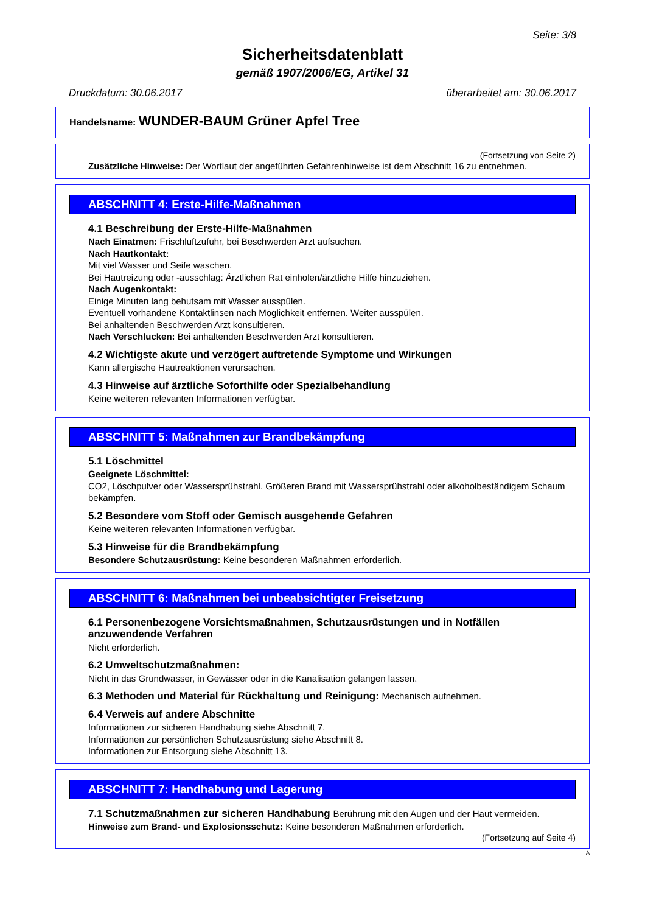Seite: 3/8
Sicherheitsdatenblatt
gemäß 1907/2006/EG, Artikel 31
Druckdatum: 30.06.2017 überarbeitet am: 30.06.2017
Handelsname: WUNDER-BAUM Grüner Apfel Tree
(Fortsetzung von Seite 2)
Zusätzliche Hinweise: Der Wortlaut der angeführten Gefahrenhinweise ist dem Abschnitt 16 zu entnehmen.
ABSCHNITT 4: Erste-Hilfe-Maßnahmen
4.1 Beschreibung der Erste-Hilfe-Maßnahmen
Nach Einatmen: Frischluftzufuhr, bei Beschwerden Arzt aufsuchen.
Nach Hautkontakt:
Mit viel Wasser und Seife waschen.
Bei Hautreizung oder -ausschlag: Ärztlichen Rat einholen/ärztliche Hilfe hinzuziehen.
Nach Augenkontakt:
Einige Minuten lang behutsam mit Wasser ausspülen.
Eventuell vorhandene Kontaktlinsen nach Möglichkeit entfernen. Weiter ausspülen.
Bei anhaltenden Beschwerden Arzt konsultieren.
Nach Verschlucken: Bei anhaltenden Beschwerden Arzt konsultieren.
4.2 Wichtigste akute und verzögert auftretende Symptome und Wirkungen
Kann allergische Hautreaktionen verursachen.
4.3 Hinweise auf ärztliche Soforthilfe oder Spezialbehandlung
Keine weiteren relevanten Informationen verfügbar.
ABSCHNITT 5: Maßnahmen zur Brandbekämpfung
5.1 Löschmittel
Geeignete Löschmittel:
CO2, Löschpulver oder Wassersprühstrahl. Größeren Brand mit Wassersprühstrahl oder alkoholbeständigem Schaum bekämpfen.
5.2 Besondere vom Stoff oder Gemisch ausgehende Gefahren
Keine weiteren relevanten Informationen verfügbar.
5.3 Hinweise für die Brandbekämpfung
Besondere Schutzausrüstung: Keine besonderen Maßnahmen erforderlich.
ABSCHNITT 6: Maßnahmen bei unbeabsichtigter Freisetzung
6.1 Personenbezogene Vorsichtsmaßnahmen, Schutzausrüstungen und in Notfällen anzuwendende Verfahren
Nicht erforderlich.
6.2 Umweltschutzmaßnahmen:
Nicht in das Grundwasser, in Gewässer oder in die Kanalisation gelangen lassen.
6.3 Methoden und Material für Rückhaltung und Reinigung: Mechanisch aufnehmen.
6.4 Verweis auf andere Abschnitte
Informationen zur sicheren Handhabung siehe Abschnitt 7.
Informationen zur persönlichen Schutzausrüstung siehe Abschnitt 8.
Informationen zur Entsorgung siehe Abschnitt 13.
ABSCHNITT 7: Handhabung und Lagerung
7.1 Schutzmaßnahmen zur sicheren Handhabung Berührung mit den Augen und der Haut vermeiden.
Hinweise zum Brand- und Explosionsschutz: Keine besonderen Maßnahmen erforderlich.
(Fortsetzung auf Seite 4)
A